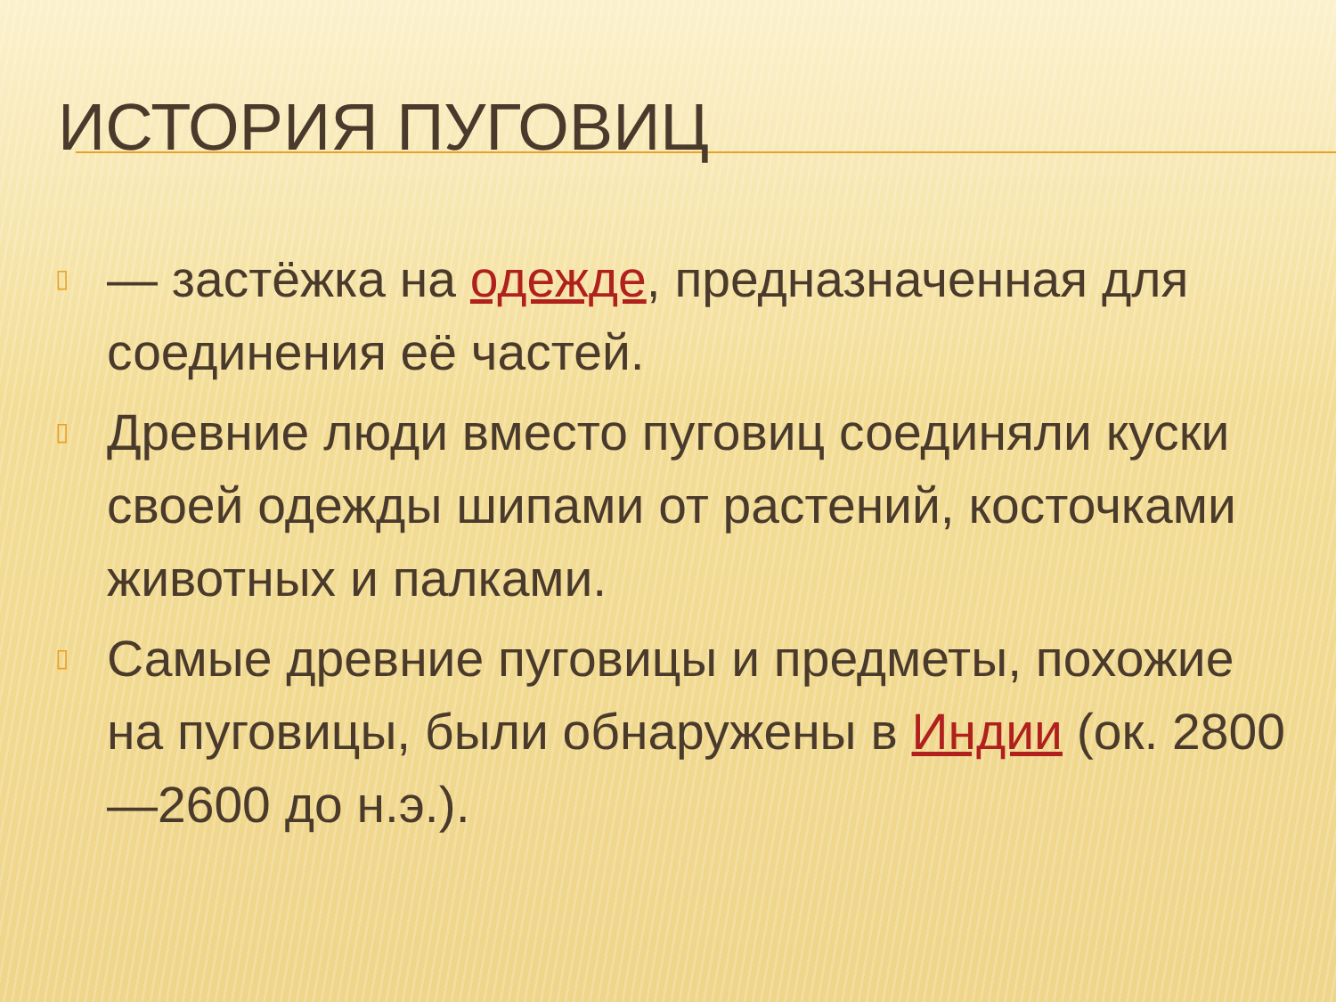ИСТОРИЯ ПУГОВИЦ
▯ — застёжка на одежде, предназначенная для соединения её частей.
▯ Древние люди вместо пуговиц соединяли куски своей одежды шипами от растений, косточками животных и палками.
▯ Самые древние пуговицы и предметы, похожие на пуговицы, были обнаружены в Индии (ок. 2800—2600 до н.э.).